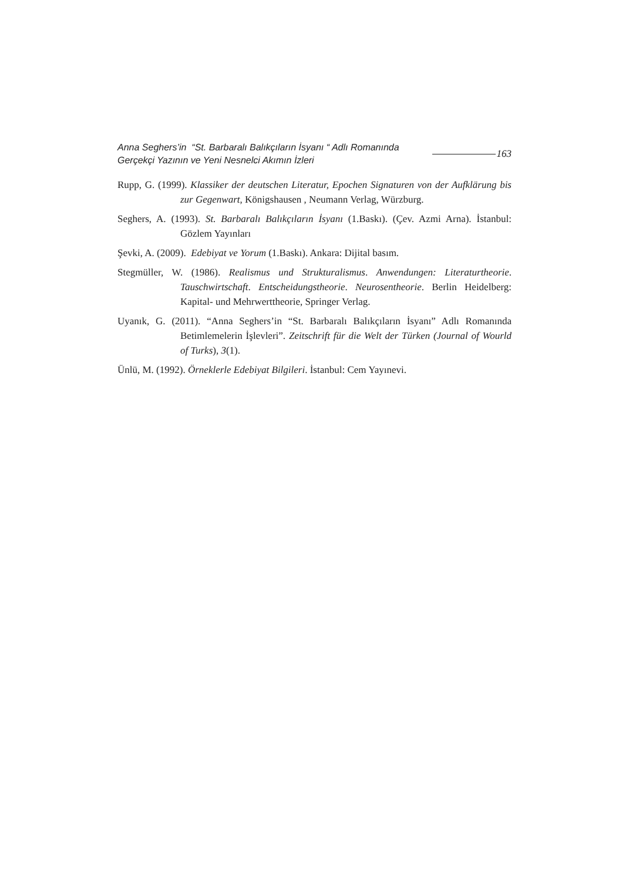Anna Seghers’in “St. Barbaralı Balıkçıların İsyanı “ Adlı Romanında
Gerçekçi Yazının ve Yeni Nesnelci Akımın İzleri
163
Rupp, G. (1999). Klassiker der deutschen Literatur, Epochen Signaturen von der Aufklärung bis zur Gegenwart, Königshausen , Neumann Verlag, Würzburg.
Seghers, A. (1993). St. Barbaralı Balıkçıların İsyanı (1.Baskı). (Çev. Azmi Arna). İstanbul: Gözlem Yayınları
Şevki, A. (2009). Edebiyat ve Yorum (1.Baskı). Ankara: Dijital basım.
Stegmüller, W. (1986). Realismus und Strukturalismus. Anwendungen: Literaturtheorie. Tauschwirtschaft. Entscheidungstheorie. Neurosentheorie. Berlin Heidelberg: Kapital- und Mehrwerttheorie, Springer Verlag.
Uyanık, G. (2011). “Anna Seghers’in “St. Barbaralı Balıkçıların İsyanı” Adlı Romanında Betimlemelerin İşlevleri”. Zeitschrift für die Welt der Türken (Journal of Wourld of Turks), 3(1).
Ünlü, M. (1992). Örneklerle Edebiyat Bilgileri. İstanbul: Cem Yayınevi.